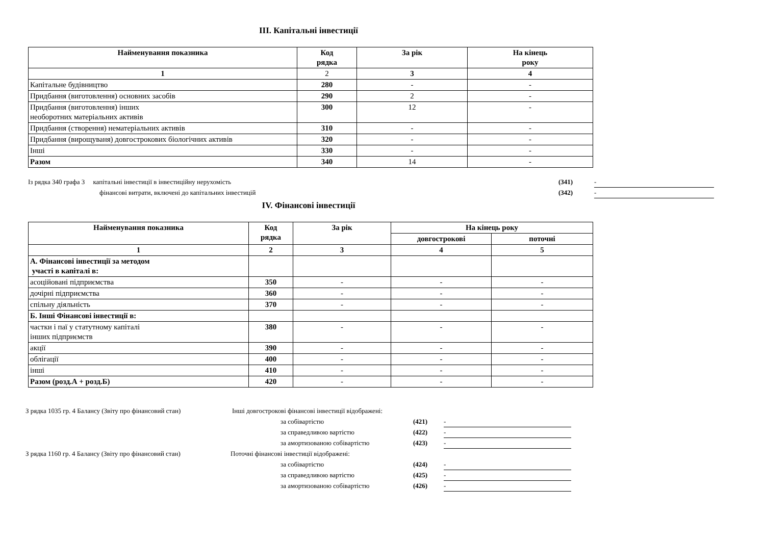ІІІ. Капітальні інвестиції
| Найменування показника | Код рядка | За рік | На кінець року |
| --- | --- | --- | --- |
| 1 | 2 | 3 | 4 |
| Капітальне будівництво | 280 | - | - |
| Придбання (виготовлення) основних засобів | 290 | 2 | - |
| Придбання (виготовлення) інших необоротних матеріальних активів | 300 | 12 | - |
| Придбання (створення) нематеріальних активів | 310 | - | - |
| Придбання (вирощуваня) довгострокових біологічних активів | 320 | - | - |
| Інші | 330 | - | - |
| Разом | 340 | 14 | - |
Із рядка 340 графа 3 капітальні інвестиції в інвестиційну нерухомість (341) -
фінансові витрати, включені до капітальних інвестицій (342) -
IV. Фінансові інвестиції
| Найменування показника | Код рядка | За рік | На кінець року | |
| --- | --- | --- | --- | --- |
| | | | довгострокові | поточні |
| 1 | 2 | 3 | 4 | 5 |
| А. Фінансові інвестиції за методом участі в капіталі в: | | | | |
| асоційовані підприємства | 350 | - | - | - |
| дочірні підприємства | 360 | - | - | - |
| спільну діяльність | 370 | - | - | - |
| Б. Інші Фінансові інвестиції в: | | | | |
| частки і паї у статутному капіталі інших підприємств | 380 | - | - | - |
| акції | 390 | - | - | - |
| облігації | 400 | - | - | - |
| інші | 410 | - | - | - |
| Разом (розд.А + розд.Б) | 420 | - | - | - |
З рядка 1035 гр. 4 Балансу (Звіту про фінансовий стан) Інші довгострокові фінансові інвестиції відображені:
за собівартістю (421) -
за справедливою вартістю (422) -
за амортизованою собівартістю (423) -
З рядка 1160 гр. 4 Балансу (Звіту про фінансовий стан) Поточні фінансові інвестиції відображені:
за собівартістю (424) -
за справедливою вартістю (425) -
за амортизованою собівартістю (426) -